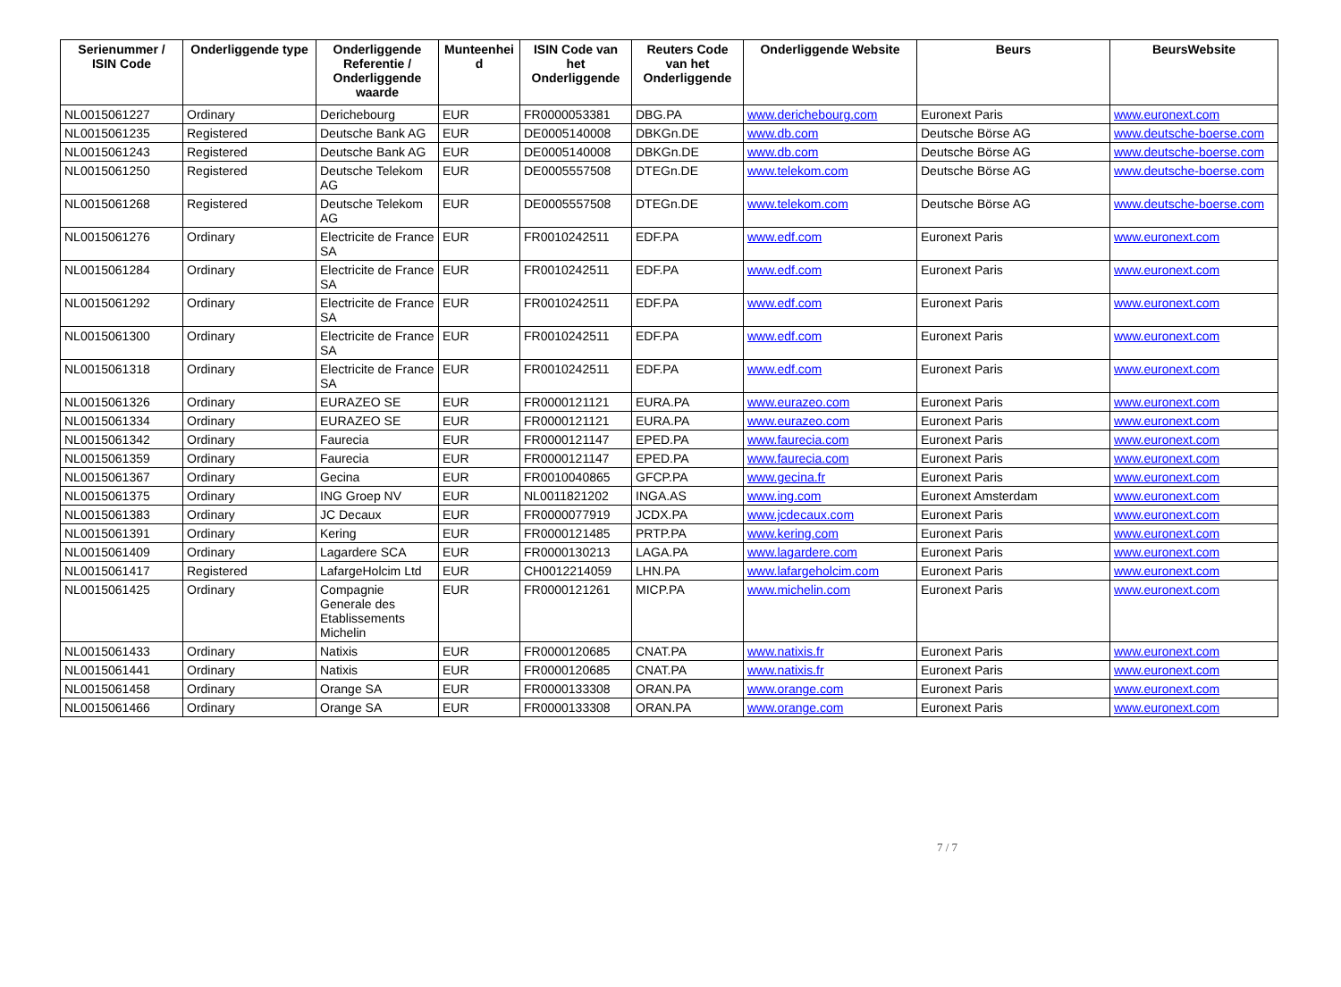| Serienummer / ISIN Code | Onderliggende type | Onderliggende Referentie / Onderliggende waarde | Munteenhei d | ISIN Code van het Onderliggende | Reuters Code van het Onderliggende | Onderliggende Website | Beurs | BeursWebsite |
| --- | --- | --- | --- | --- | --- | --- | --- | --- |
| NL0015061227 | Ordinary | Derichebourg | EUR | FR0000053381 | DBG.PA | www.derichebourg.com | Euronext Paris | www.euronext.com |
| NL0015061235 | Registered | Deutsche Bank AG | EUR | DE0005140008 | DBKGn.DE | www.db.com | Deutsche Börse AG | www.deutsche-boerse.com |
| NL0015061243 | Registered | Deutsche Bank AG | EUR | DE0005140008 | DBKGn.DE | www.db.com | Deutsche Börse AG | www.deutsche-boerse.com |
| NL0015061250 | Registered | Deutsche Telekom AG | EUR | DE0005557508 | DTEGn.DE | www.telekom.com | Deutsche Börse AG | www.deutsche-boerse.com |
| NL0015061268 | Registered | Deutsche Telekom AG | EUR | DE0005557508 | DTEGn.DE | www.telekom.com | Deutsche Börse AG | www.deutsche-boerse.com |
| NL0015061276 | Ordinary | Electricite de France SA | EUR | FR0010242511 | EDF.PA | www.edf.com | Euronext Paris | www.euronext.com |
| NL0015061284 | Ordinary | Electricite de France SA | EUR | FR0010242511 | EDF.PA | www.edf.com | Euronext Paris | www.euronext.com |
| NL0015061292 | Ordinary | Electricite de France SA | EUR | FR0010242511 | EDF.PA | www.edf.com | Euronext Paris | www.euronext.com |
| NL0015061300 | Ordinary | Electricite de France SA | EUR | FR0010242511 | EDF.PA | www.edf.com | Euronext Paris | www.euronext.com |
| NL0015061318 | Ordinary | Electricite de France SA | EUR | FR0010242511 | EDF.PA | www.edf.com | Euronext Paris | www.euronext.com |
| NL0015061326 | Ordinary | EURAZEO SE | EUR | FR0000121121 | EURA.PA | www.eurazeo.com | Euronext Paris | www.euronext.com |
| NL0015061334 | Ordinary | EURAZEO SE | EUR | FR0000121121 | EURA.PA | www.eurazeo.com | Euronext Paris | www.euronext.com |
| NL0015061342 | Ordinary | Faurecia | EUR | FR0000121147 | EPED.PA | www.faurecia.com | Euronext Paris | www.euronext.com |
| NL0015061359 | Ordinary | Faurecia | EUR | FR0000121147 | EPED.PA | www.faurecia.com | Euronext Paris | www.euronext.com |
| NL0015061367 | Ordinary | Gecina | EUR | FR0010040865 | GFCP.PA | www.gecina.fr | Euronext Paris | www.euronext.com |
| NL0015061375 | Ordinary | ING Groep NV | EUR | NL0011821202 | INGA.AS | www.ing.com | Euronext Amsterdam | www.euronext.com |
| NL0015061383 | Ordinary | JC Decaux | EUR | FR0000077919 | JCDX.PA | www.jcdecaux.com | Euronext Paris | www.euronext.com |
| NL0015061391 | Ordinary | Kering | EUR | FR0000121485 | PRTP.PA | www.kering.com | Euronext Paris | www.euronext.com |
| NL0015061409 | Ordinary | Lagardere SCA | EUR | FR0000130213 | LAGA.PA | www.lagardere.com | Euronext Paris | www.euronext.com |
| NL0015061417 | Registered | LafargeHolcim Ltd | EUR | CH0012214059 | LHN.PA | www.lafargeholcim.com | Euronext Paris | www.euronext.com |
| NL0015061425 | Ordinary | Compagnie Generale des Etablissements Michelin | EUR | FR0000121261 | MICP.PA | www.michelin.com | Euronext Paris | www.euronext.com |
| NL0015061433 | Ordinary | Natixis | EUR | FR0000120685 | CNAT.PA | www.natixis.fr | Euronext Paris | www.euronext.com |
| NL0015061441 | Ordinary | Natixis | EUR | FR0000120685 | CNAT.PA | www.natixis.fr | Euronext Paris | www.euronext.com |
| NL0015061458 | Ordinary | Orange SA | EUR | FR0000133308 | ORAN.PA | www.orange.com | Euronext Paris | www.euronext.com |
| NL0015061466 | Ordinary | Orange SA | EUR | FR0000133308 | ORAN.PA | www.orange.com | Euronext Paris | www.euronext.com |
7 / 7